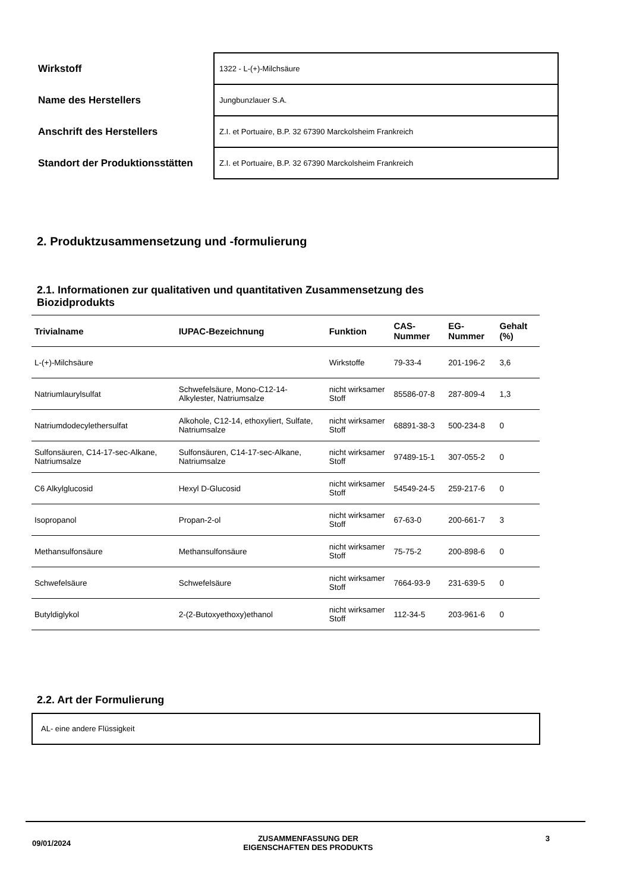| Wirkstoff | 1322 - L-(+)-Milchsäure |
| Name des Herstellers | Jungbunzlauer S.A. |
| Anschrift des Herstellers | Z.I. et Portuaire, B.P. 32 67390 Marckolsheim Frankreich |
| Standort der Produktionsstätten | Z.I. et Portuaire, B.P. 32 67390 Marckolsheim Frankreich |
2. Produktzusammensetzung und -formulierung
2.1. Informationen zur qualitativen und quantitativen Zusammensetzung des Biozidprodukts
| Trivialname | IUPAC-Bezeichnung | Funktion | CAS-Nummer | EG-Nummer | Gehalt (%) |
| --- | --- | --- | --- | --- | --- |
| L-(+)-Milchsäure | | Wirkstoffe | 79-33-4 | 201-196-2 | 3,6 |
| Natriumlaurylsulfat | Schwefelsäure, Mono-C12-14-Alkylester, Natriumsalze | nicht wirksamer Stoff | 85586-07-8 | 287-809-4 | 1,3 |
| Natriumdodecylethersulfat | Alkohole, C12-14, ethoxyliert, Sulfate, Natriumsalze | nicht wirksamer Stoff | 68891-38-3 | 500-234-8 | 0 |
| Sulfonsäuren, C14-17-sec-Alkane, Natriumsalze | Sulfonsäuren, C14-17-sec-Alkane, Natriumsalze | nicht wirksamer Stoff | 97489-15-1 | 307-055-2 | 0 |
| C6 Alkylglucosid | Hexyl D-Glucosid | nicht wirksamer Stoff | 54549-24-5 | 259-217-6 | 0 |
| Isopropanol | Propan-2-ol | nicht wirksamer Stoff | 67-63-0 | 200-661-7 | 3 |
| Methansulfonsäure | Methansulfonsäure | nicht wirksamer Stoff | 75-75-2 | 200-898-6 | 0 |
| Schwefelsäure | Schwefelsäure | nicht wirksamer Stoff | 7664-93-9 | 231-639-5 | 0 |
| Butyldiglykol | 2-(2-Butoxyethoxy)ethanol | nicht wirksamer Stoff | 112-34-5 | 203-961-6 | 0 |
2.2. Art der Formulierung
AL- eine andere Flüssigkeit
09/01/2024 ZUSAMMENFASSUNG DER
EIGENSCHAFTEN DES PRODUKTS 3